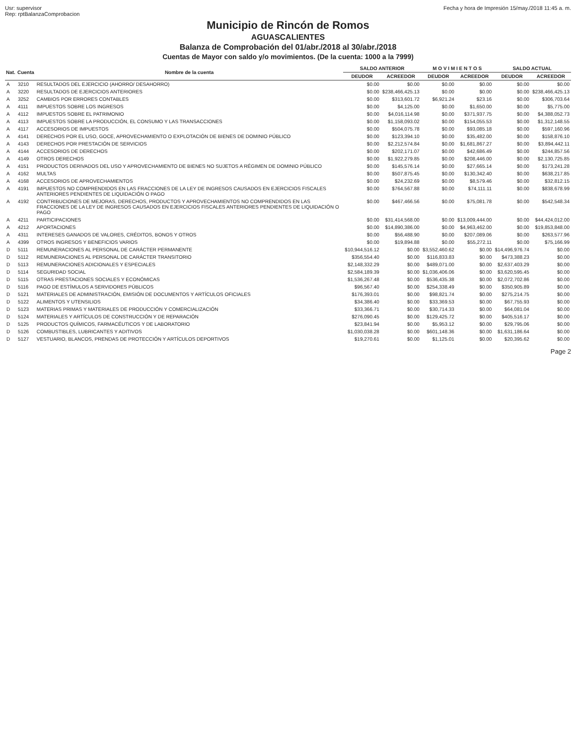Usr: supervisor
Rep: rptBalanzaComprobacion
Fecha y hora de Impresión 15/may./2018 11:45 a. m.
Municipio de Rincón de Romos
AGUASCALIENTES
Balanza de Comprobación del 01/abr./2018 al 30/abr./2018
Cuentas de Mayor con saldo y/o movimientos. (De la cuenta: 1000 a la 7999)
| Nat. | Cuenta | Nombre de la cuenta | SALDO ANTERIOR | | M O V I M I E N T O S | | SALDO ACTUAL | |
| --- | --- | --- | --- | --- | --- | --- | --- | --- |
| | | | DEUDOR | ACREEDOR | DEUDOR | ACREEDOR | DEUDOR | ACREEDOR |
| A | 3210 | RESULTADOS DEL EJERCICIO (AHORRO/ DESAHORRO) | $0.00 | $0.00 | $0.00 | $0.00 | $0.00 | $0.00 |
| A | 3220 | RESULTADOS DE EJERCICIOS ANTERIORES | $0.00 | $238,466,425.13 | $0.00 | $0.00 | $0.00 | $238,466,425.13 |
| A | 3252 | CAMBIOS POR ERRORES CONTABLES | $0.00 | $313,601.72 | $6,921.24 | $23.16 | $0.00 | $306,703.64 |
| A | 4111 | IMPUESTOS SOBRE LOS INGRESOS | $0.00 | $4,125.00 | $0.00 | $1,650.00 | $0.00 | $5,775.00 |
| A | 4112 | IMPUESTOS SOBRE EL PATRIMONIO | $0.00 | $4,016,114.98 | $0.00 | $371,937.75 | $0.00 | $4,388,052.73 |
| A | 4113 | IMPUESTOS SOBRE LA PRODUCCIÓN, EL CONSUMO Y LAS TRANSACCIONES | $0.00 | $1,158,093.02 | $0.00 | $154,055.53 | $0.00 | $1,312,148.55 |
| A | 4117 | ACCESORIOS DE IMPUESTOS | $0.00 | $504,075.78 | $0.00 | $93,085.18 | $0.00 | $597,160.96 |
| A | 4141 | DERECHOS POR EL USO, GOCE, APROVECHAMIENTO O EXPLOTACIÓN DE BIENES DE DOMINIO PÚBLICO | $0.00 | $123,394.10 | $0.00 | $35,482.00 | $0.00 | $158,876.10 |
| A | 4143 | DERECHOS POR PRESTACIÓN DE SERVICIOS | $0.00 | $2,212,574.84 | $0.00 | $1,681,867.27 | $0.00 | $3,894,442.11 |
| A | 4144 | ACCESORIOS DE DERECHOS | $0.00 | $202,171.07 | $0.00 | $42,686.49 | $0.00 | $244,857.56 |
| A | 4149 | OTROS DERECHOS | $0.00 | $1,922,279.85 | $0.00 | $208,446.00 | $0.00 | $2,130,725.85 |
| A | 4151 | PRODUCTOS DERIVADOS DEL USO Y APROVECHAMIENTO DE BIENES NO SUJETOS A RÉGIMEN DE DOMINIO PÚBLICO | $0.00 | $145,576.14 | $0.00 | $27,665.14 | $0.00 | $173,241.28 |
| A | 4162 | MULTAS | $0.00 | $507,875.45 | $0.00 | $130,342.40 | $0.00 | $638,217.85 |
| A | 4168 | ACCESORIOS DE APROVECHAMIENTOS | $0.00 | $24,232.69 | $0.00 | $8,579.46 | $0.00 | $32,812.15 |
| A | 4191 | IMPUESTOS NO COMPRENDIDOS EN LAS FRACCIONES DE LA LEY DE INGRESOS CAUSADOS EN EJERCICIOS FISCALES ANTERIORES PENDIENTES DE LIQUIDACIÓN O PAGO | $0.00 | $764,567.88 | $0.00 | $74,111.11 | $0.00 | $838,678.99 |
| A | 4192 | CONTRIBUCIONES DE MEJORAS, DERECHOS, PRODUCTOS Y APROVECHAMIENTOS NO COMPRENDIDOS EN LAS FRACCIONES DE LA LEY DE INGRESOS CAUSADOS EN EJERCICIOS FISCALES ANTERIORES PENDIENTES DE LIQUIDACIÓN O PAGO | $0.00 | $467,466.56 | $0.00 | $75,081.78 | $0.00 | $542,548.34 |
| A | 4211 | PARTICIPACIONES | $0.00 | $31,414,568.00 | $0.00 | $13,009,444.00 | $0.00 | $44,424,012.00 |
| A | 4212 | APORTACIONES | $0.00 | $14,890,386.00 | $0.00 | $4,963,462.00 | $0.00 | $19,853,848.00 |
| A | 4311 | INTERESES GANADOS DE VALORES, CRÉDITOS, BONOS Y OTROS | $0.00 | $56,488.90 | $0.00 | $207,089.06 | $0.00 | $263,577.96 |
| A | 4399 | OTROS INGRESOS Y BENEFICIOS VARIOS | $0.00 | $19,894.88 | $0.00 | $55,272.11 | $0.00 | $75,166.99 |
| D | 5111 | REMUNERACIONES AL PERSONAL DE CARÁCTER PERMANENTE | $10,944,516.12 | $0.00 | $3,552,460.62 | $0.00 | $14,496,976.74 | $0.00 |
| D | 5112 | REMUNERACIONES AL PERSONAL DE CARÁCTER TRANSITORIO | $356,554.40 | $0.00 | $116,833.83 | $0.00 | $473,388.23 | $0.00 |
| D | 5113 | REMUNERACIONES ADICIONALES Y ESPECIALES | $2,148,332.29 | $0.00 | $489,071.00 | $0.00 | $2,637,403.29 | $0.00 |
| D | 5114 | SEGURIDAD SOCIAL | $2,584,189.39 | $0.00 | $1,036,406.06 | $0.00 | $3,620,595.45 | $0.00 |
| D | 5115 | OTRAS PRESTACIONES SOCIALES Y ECONÓMICAS | $1,536,267.48 | $0.00 | $536,435.38 | $0.00 | $2,072,702.86 | $0.00 |
| D | 5116 | PAGO DE ESTÍMULOS A SERVIDORES PÚBLICOS | $96,567.40 | $0.00 | $254,338.49 | $0.00 | $350,905.89 | $0.00 |
| D | 5121 | MATERIALES DE ADMINISTRACIÓN, EMISIÓN DE DOCUMENTOS Y ARTÍCULOS OFICIALES | $176,393.01 | $0.00 | $98,821.74 | $0.00 | $275,214.75 | $0.00 |
| D | 5122 | ALIMENTOS Y UTENSILIOS | $34,386.40 | $0.00 | $33,369.53 | $0.00 | $67,755.93 | $0.00 |
| D | 5123 | MATERIAS PRIMAS Y MATERIALES DE PRODUCCIÓN Y COMERCIALIZACIÓN | $33,366.71 | $0.00 | $30,714.33 | $0.00 | $64,081.04 | $0.00 |
| D | 5124 | MATERIALES Y ARTÍCULOS DE CONSTRUCCIÓN Y DE REPARACIÓN | $276,090.45 | $0.00 | $129,425.72 | $0.00 | $405,516.17 | $0.00 |
| D | 5125 | PRODUCTOS QUÍMICOS, FARMACÉUTICOS Y DE LABORATORIO | $23,841.94 | $0.00 | $5,953.12 | $0.00 | $29,795.06 | $0.00 |
| D | 5126 | COMBUSTIBLES, LUBRICANTES Y ADITIVOS | $1,030,038.28 | $0.00 | $601,148.36 | $0.00 | $1,631,186.64 | $0.00 |
| D | 5127 | VESTUARIO, BLANCOS, PRENDAS DE PROTECCIÓN Y ARTÍCULOS DEPORTIVOS | $19,270.61 | $0.00 | $1,125.01 | $0.00 | $20,395.62 | $0.00 |
Page 2